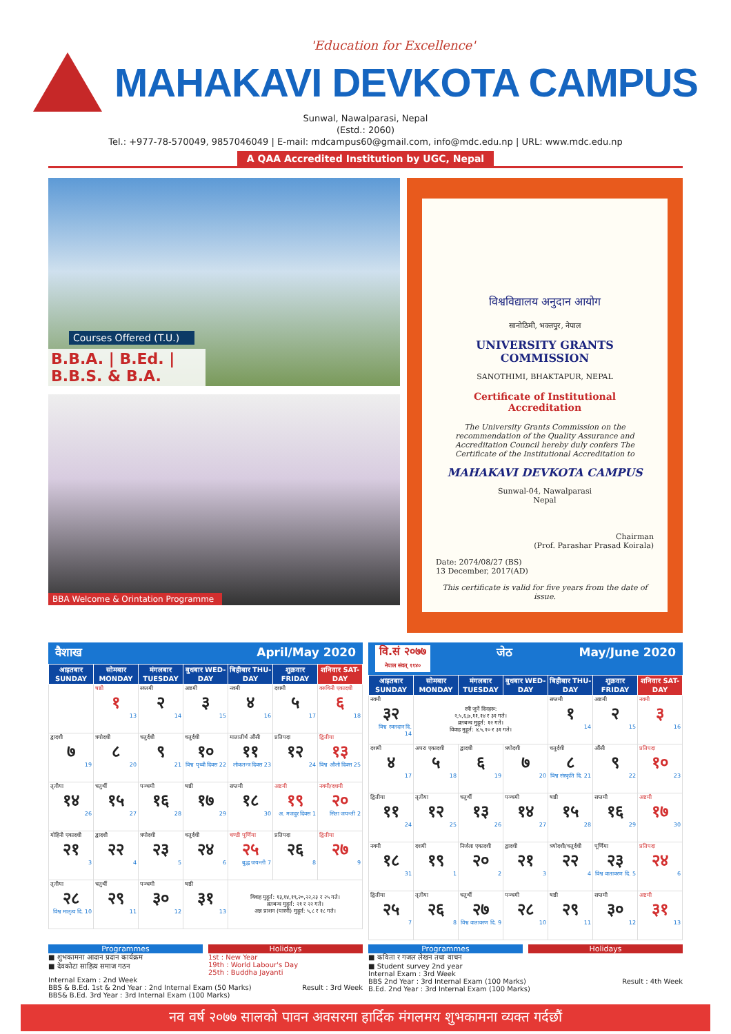'Education for Excellence'
MAHAKAVI DEVKOTA CAMPUS
Sunwal, Nawalparasi, Nepal
(Estd.: 2060)
Tel.: +977-78-570049, 9857046049 | E-mail: mdcampus60@gmail.com, info@mdc.edu.np | URL: www.mdc.edu.np
A QAA Accredited Institution by UGC, Nepal
Courses Offered (T.U.)
B.B.A. | B.Ed. | B.B.S. & B.A.
BBA Welcome & Orintation Programme
विश्वविद्यालय अनुदान आयोग
सानोठिमी, भक्तपुर, नेपाल
UNIVERSITY GRANTS COMMISSION
SANOTHIMI, BHAKTAPUR, NEPAL
Certificate of Institutional Accreditation
The University Grants Commission on the recommendation of the Quality Assurance and Accreditation Council hereby duly confers The Certificate of the Institutional Accreditation to
MAHAKAVI DEVKOTA CAMPUS
Sunwal-04, Nawalparasi
Nepal
Chairman
(Prof. Parashar Prasad Koirala)
Date: 2074/08/27 (BS)
13 December, 2017(AD)
This certificate is valid for five years from the date of issue.
वैशाख April/May 2020
| आइतबार SUNDAY | सोमबार MONDAY | मंगलबार TUESDAY | बुधबार WED-DAY | बिहीबार THU-DAY | शुक्रवार FRIDAY | शनिवार SAT-DAY |
| --- | --- | --- | --- | --- | --- | --- |
| | षष्ठी १ 13 | सप्तमी २ 14 | अष्टमी ३ 15 | नवमी ४ 16 | दशमी ५ 17 | वरुथिनी एकादशी ६ 18 |
| द्वादशी ७ 19 | त्रयोदशी ८ 20 | चतुर्दशी ९ 21 | चतुर्दशी १० विश्व पृथ्वी दिवस 22 | मातातीर्थ औंसी ११ लोकतन्त्र दिवस 23 | प्रतिपदा १२ 24 | द्वितीया १३ विश्व औलो दिवस 25 |
| तृतीया १४ 26 | चतुर्थी १५ 27 | पञ्चमी १६ 28 | षष्ठी १७ 29 | सप्तमी १८ 30 | अष्टमी १९ अ. मजदुर दिवस 1 | नवमी/दशमी २० सिता जयन्ती 2 |
| मोहिनी एकादशी २१ 3 | द्वादशी २२ 4 | त्रयोदशी २३ 5 | चतुर्दशी २४ 6 | चण्डी पूर्णिमा २५ बुद्ध जयन्ती 7 | प्रतिपदा २६ 8 | द्वितीया २७ 9 |
| तृतीया २८ विश्व मातृत्व दि. 10 | चतुर्थी २९ 11 | पञ्चमी ३० 12 | षष्ठी ३१ 13 | विवाह मुहूर्त: १३,१४,१९,२०,२२,२३ र २५ गते। व्रतबन्ध मुहूर्त: २१ र २२ गते। अन्न प्राशन (पास्नी) मुहूर्त: ५,८ र १८ गते। | | |
वि.सं २०७७
नेपाल संवत् ११४० जेठ May/June 2020
| आइतबार SUNDAY | सोमबार MONDAY | मंगलबार TUESDAY | बुधबार WED-DAY | बिहीबार THU-DAY | शुक्रवार FRIDAY | शनिवार SAT-DAY |
| --- | --- | --- | --- | --- | --- | --- |
| नवमी ३२ विश्व रक्तदान दि. 14 | स्त्री जुर्ने दिनहरू: २,५,६,७,११,१४ र ३१ गते। व्रतबन्ध मुहूर्त: १२ गते। विवाह मुहूर्त: ४,५,१० र ३१ गते। | | | सप्तमी १ 14 | अष्टमी २ 15 | नवमी ३ 16 |
| दशमी ४ 17 | अपरा एकादशी ५ 18 | द्वादशी ६ 19 | त्रयोदशी ७ 20 | चतुर्दशी ८ विश्व संस्कृति दि. 21 | औंसी ९ 22 | प्रतिपदा १० 23 |
| द्वितीया ११ 24 | तृतीया १२ 25 | चतुर्थी १३ 26 | पञ्चमी १४ 27 | षष्ठी १५ 28 | सप्तमी १६ 29 | अष्टमी १७ 30 |
| नवमी १८ 31 | दशमी १९ 1 | निर्जला एकादशी २० 2 | द्वादशी २१ 3 | त्रयोदशी/चतुर्दशी २२ 4 | पूर्णिमा २३ विश्व वातावरण दि. 5 | प्रतिपदा २४ 6 |
| द्वितीया २५ 7 | तृतीया २६ 8 | चतुर्थी २७ विश्व वातावरण दि. 9 | पञ्चमी २८ 10 | षष्ठी २९ 11 | सप्तमी ३० 12 | अष्टमी ३१ 13 |
Programmes Holidays
■ शुभकामना आदान प्रदान कार्यक्रम
■ देवकोटा साहित्य समाज गठन
1st : New Year
19th : World Labour's Day
25th : Buddha Jayanti
Internal Exam : 2nd Week
BBS & B.Ed. 1st & 2nd Year : 2nd Internal Exam (50 Marks)
BBS& B.Ed. 3rd Year : 3rd Internal Exam (100 Marks)
Result : 3rd Week
Programmes Holidays
■ कविता र गजल लेखन तथा वाचन
■ Student survey 2nd year
Internal Exam : 3rd Week
BBS 2nd Year : 3rd Internal Exam (100 Marks)
B.Ed. 2nd Year : 3rd Internal Exam (100 Marks)
Result : 4th Week
नव वर्ष २०७७ सालको पावन अवसरमा हार्दिक मंगलमय शुभकामना व्यक्त गर्दछौं